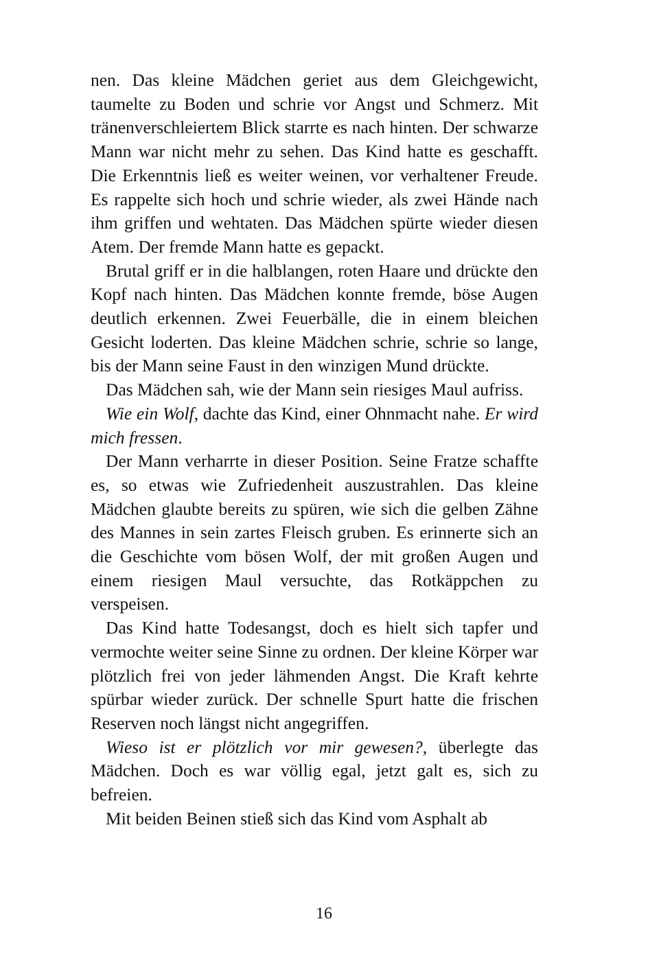nen. Das kleine Mädchen geriet aus dem Gleichgewicht, taumelte zu Boden und schrie vor Angst und Schmerz. Mit tränenverschleiertem Blick starrte es nach hinten. Der schwarze Mann war nicht mehr zu sehen. Das Kind hatte es geschafft. Die Erkenntnis ließ es weiter weinen, vor verhaltener Freude. Es rappelte sich hoch und schrie wieder, als zwei Hände nach ihm griffen und wehtaten. Das Mädchen spürte wieder diesen Atem. Der fremde Mann hatte es gepackt.
Brutal griff er in die halblangen, roten Haare und drückte den Kopf nach hinten. Das Mädchen konnte fremde, böse Augen deutlich erkennen. Zwei Feuerbälle, die in einem bleichen Gesicht loderten. Das kleine Mädchen schrie, schrie so lange, bis der Mann seine Faust in den winzigen Mund drückte.
Das Mädchen sah, wie der Mann sein riesiges Maul aufriss.
Wie ein Wolf, dachte das Kind, einer Ohnmacht nahe. Er wird mich fressen.
Der Mann verharrte in dieser Position. Seine Fratze schaffte es, so etwas wie Zufriedenheit auszustrahlen. Das kleine Mädchen glaubte bereits zu spüren, wie sich die gelben Zähne des Mannes in sein zartes Fleisch gruben. Es erinnerte sich an die Geschichte vom bösen Wolf, der mit großen Augen und einem riesigen Maul versuchte, das Rotkäppchen zu verspeisen.
Das Kind hatte Todesangst, doch es hielt sich tapfer und vermochte weiter seine Sinne zu ordnen. Der kleine Körper war plötzlich frei von jeder lähmenden Angst. Die Kraft kehrte spürbar wieder zurück. Der schnelle Spurt hatte die frischen Reserven noch längst nicht angegriffen.
Wieso ist er plötzlich vor mir gewesen?, überlegte das Mädchen. Doch es war völlig egal, jetzt galt es, sich zu befreien.
Mit beiden Beinen stieß sich das Kind vom Asphalt ab
16